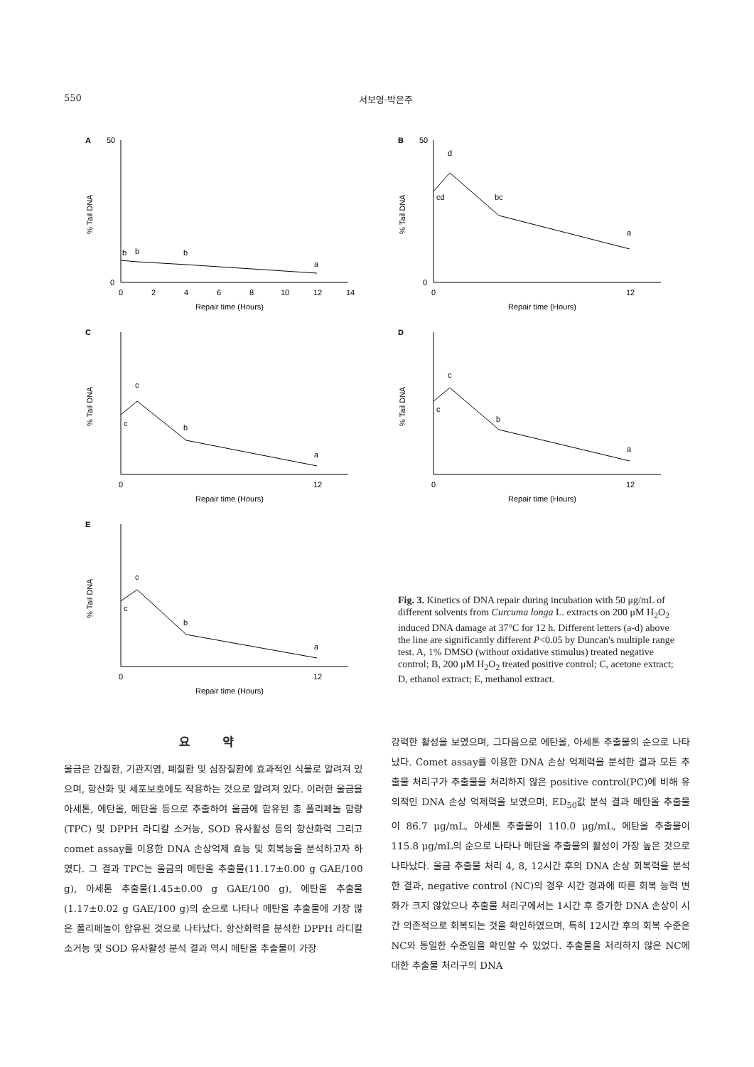550 서보영·박은주
A
% Tail DNA
b
b
b
a
0
50
0
2
4
6
8
10
12
14
Repair time (Hours)
B
% Tail DNA
cd
d
bc
a
0
50
0
12
Repair time (Hours)
C
% Tail DNA
c
c
b
a
0
12
Repair time (Hours)
D
% Tail DNA
c
c
b
a
0
12
Repair time (Hours)
E
% Tail DNA
c
c
b
a
0
12
Repair time (Hours)
Fig. 3. Kinetics of DNA repair during incubation with 50 μg/mL of different solvents from Curcuma longa L. extracts on 200 μM H<sub>2</sub>O<sub>2</sub> induced DNA damage at 37°C for 12 h. Different letters (a-d) above the line are significantly different P<0.05 by Duncan's multiple range test. A, 1% DMSO (without oxidative stimulus) treated negative control; B, 200 μM H<sub>2</sub>O<sub>2</sub> treated positive control; C, acetone extract; D, ethanol extract; E, methanol extract.
요 약
울금은 간질환, 기관지염, 폐질환 및 심장질환에 효과적인 식물로 알려져 있으며, 항산화 및 세포보호에도 작용하는 것으로 알려져 있다. 이러한 울금을 아세톤, 에탄올, 메탄올 등으로 추출하여 울금에 함유된 총 폴리페놀 함량(TPC) 및 DPPH 라디칼 소거능, SOD 유사활성 등의 항산화력 그리고 comet assay를 이용한 DNA 손상억제 효능 및 회복능을 분석하고자 하였다. 그 결과 TPC는 울금의 메탄올 추출물(11.17±0.00 g GAE/100 g), 아세톤 추출물(1.45±0.00 g GAE/100 g), 에탄올 추출물(1.17±0.02 g GAE/100 g)의 순으로 나타나 메탄올 추출물에 가장 많은 폴리페놀이 함유된 것으로 나타났다. 항산화력을 분석한 DPPH 라디칼 소거능 및 SOD 유사활성 분석 결과 역시 메탄올 추출물이 가장
강력한 활성을 보였으며, 그다음으로 에탄올, 아세톤 추출물의 순으로 나타났다. Comet assay를 이용한 DNA 손상 억제력을 분석한 결과 모든 추출물 처리구가 추출물을 처리하지 않은 positive control(PC)에 비해 유의적인 DNA 손상 억제력을 보였으며, ED<sub>50</sub>값 분석 결과 메탄올 추출물이 86.7 μg/mL, 아세톤 추출물이 110.0 μg/mL, 에탄올 추출물이 115.8 μg/mL의 순으로 나타나 메탄올 추출물의 활성이 가장 높은 것으로 나타났다. 울금 추출물 처리 4, 8, 12시간 후의 DNA 손상 회복력을 분석한 결과, negative control (NC)의 경우 시간 경과에 따른 회복 능력 변화가 크지 않았으나 추출물 처리구에서는 1시간 후 증가한 DNA 손상이 시간 의존적으로 회복되는 것을 확인하였으며, 특히 12시간 후의 회복 수준은 NC와 동일한 수준임을 확인할 수 있었다. 추출물을 처리하지 않은 NC에 대한 추출물 처리구의 DNA